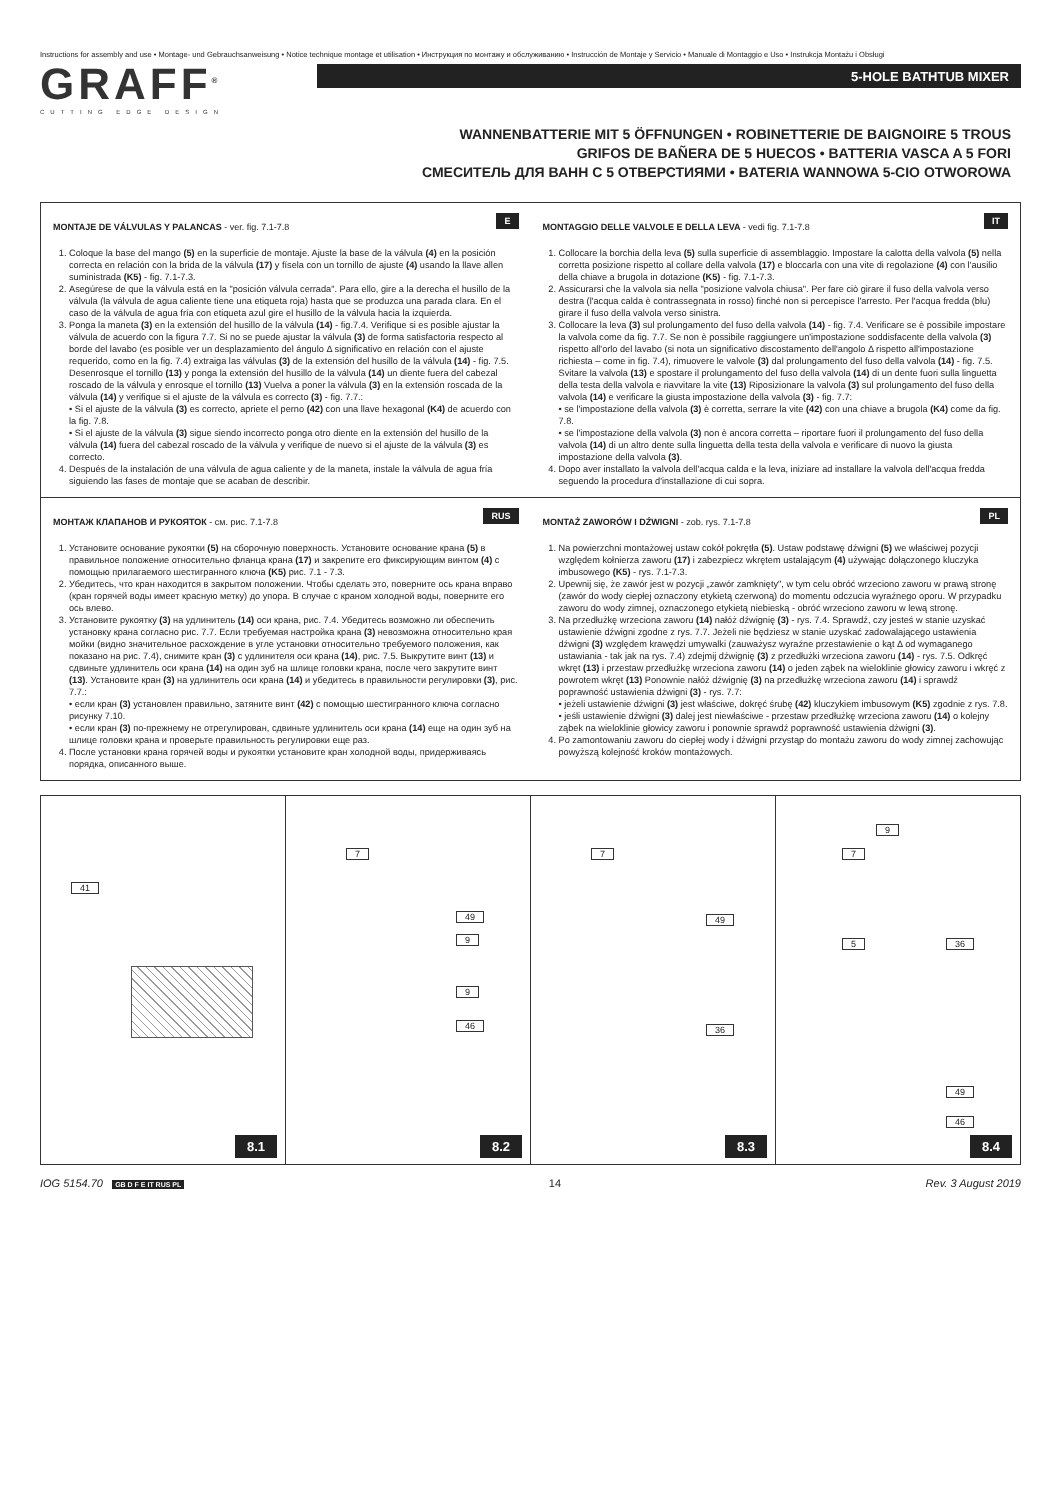Instructions for assembly and use • Montage- und Gebrauchsanweisung • Notice technique montage et utilisation • Инструкция по монтажу и обслуживанию • Instrucción de Montaje y Servicio • Manuale di Montaggio e Uso • Instrukcja Montażu i Obsługi
GRAFF<sup>®</sup>
CUTTING EDGE DESIGN
5-HOLE BATHTUB MIXER
WANNENBATTERIE MIT 5 ÖFFNUNGEN • ROBINETTERIE DE BAIGNOIRE 5 TROUS
GRIFOS DE BAÑERA DE 5 HUECOS • BATTERIA VASCA A 5 FORI
СМЕСИТЕЛЬ ДЛЯ ВАНН С 5 ОТВЕРСТИЯМИ • BATERIA WANNOWA 5-CIO OTWOROWA
E
MONTAJE DE VÁLVULAS Y PALANCAS - ver. fig. 7.1-7.8
1. Coloque la base del mango (5) en la superficie de montaje. Ajuste la base de la válvula (4) en la posición correcta en relación con la brida de la válvula (17) y físela con un tornillo de ajuste (4) usando la llave allen suministrada (K5) - fig. 7.1-7.3.
2. Asegúrese de que la válvula está en la "posición válvula cerrada". Para ello, gire a la derecha el husillo de la válvula (la válvula de agua caliente tiene una etiqueta roja) hasta que se produzca una parada clara. En el caso de la válvula de agua fría con etiqueta azul gire el husillo de la válvula hacia la izquierda.
3. Ponga la maneta (3) en la extensión del husillo de la válvula (14) - fig.7.4. Verifique si es posible ajustar la válvula de acuerdo con la figura 7.7. Si no se puede ajustar la válvula (3) de forma satisfactoria respecto al borde del lavabo (es posible ver un desplazamiento del ángulo Δ significativo en relación con el ajuste requerido, como en la fig. 7.4) extraiga las válvulas (3) de la extensión del husillo de la válvula (14) - fig. 7.5. Desenrosque el tornillo (13) y ponga la extensión del husillo de la válvula (14) un diente fuera del cabezal roscado de la válvula y enrosque el tornillo (13) Vuelva a poner la válvula (3) en la extensión roscada de la válvula (14) y verifique si el ajuste de la válvula es correcto (3) - fig. 7.7.:
• Si el ajuste de la válvula (3) es correcto, apriete el perno (42) con una llave hexagonal (K4) de acuerdo con la fig. 7.8.
• Si el ajuste de la válvula (3) sigue siendo incorrecto ponga otro diente en la extensión del husillo de la válvula (14) fuera del cabezal roscado de la válvula y verifique de nuevo si el ajuste de la válvula (3) es correcto.
4. Después de la instalación de una válvula de agua caliente y de la maneta, instale la válvula de agua fría siguiendo las fases de montaje que se acaban de describir.
IT
MONTAGGIO DELLE VALVOLE E DELLA LEVA - vedi fig. 7.1-7.8
1. Collocare la borchia della leva (5) sulla superficie di assemblaggio. Impostare la calotta della valvola (5) nella corretta posizione rispetto al collare della valvola (17) e bloccarla con una vite di regolazione (4) con l'ausilio della chiave a brugola in dotazione (K5) - fig. 7.1-7.3.
2. Assicurarsi che la valvola sia nella "posizione valvola chiusa". Per fare ciò girare il fuso della valvola verso destra (l'acqua calda è contrassegnata in rosso) finché non si percepisce l'arresto. Per l'acqua fredda (blu) girare il fuso della valvola verso sinistra.
3. Collocare la leva (3) sul prolungamento del fuso della valvola (14) - fig. 7.4. Verificare se è possibile impostare la valvola come da fig. 7.7. Se non è possibile raggiungere un'impostazione soddisfacente della valvola (3) rispetto all'orlo del lavabo (si nota un significativo discostamento dell'angolo Δ rispetto all'impostazione richiesta – come in fig. 7.4), rimuovere le valvole (3) dal prolungamento del fuso della valvola (14) - fig. 7.5. Svitare la valvola (13) e spostare il prolungamento del fuso della valvola (14) di un dente fuori sulla linguetta della testa della valvola e riavvitare la vite (13) Riposizionare la valvola (3) sul prolungamento del fuso della valvola (14) e verificare la giusta impostazione della valvola (3) - fig. 7.7:
• se l'impostazione della valvola (3) è corretta, serrare la vite (42) con una chiave a brugola (K4) come da fig. 7.8.
• se l'impostazione della valvola (3) non è ancora corretta – riportare fuori il prolungamento del fuso della valvola (14) di un altro dente sulla linguetta della testa della valvola e verificare di nuovo la giusta impostazione della valvola (3).
4. Dopo aver installato la valvola dell'acqua calda e la leva, iniziare ad installare la valvola dell'acqua fredda seguendo la procedura d'installazione di cui sopra.
RUS
МОНТАЖ КЛАПАНОВ И РУКОЯТОК - см. рис. 7.1-7.8
1. Установите основание рукоятки (5) на сборочную поверхность. Установите основание крана (5) в правильное положение относительно фланца крана (17) и закрепите его фиксирующим винтом (4) с помощью прилагаемого шестигранного ключа (K5) рис. 7.1 - 7.3.
2. Убедитесь, что кран находится в закрытом положении. Чтобы сделать это, поверните ось крана вправо (кран горячей воды имеет красную метку) до упора. В случае с краном холодной воды, поверните его ось влево.
3. Установите рукоятку (3) на удлинитель (14) оси крана, рис. 7.4. Убедитесь возможно ли обеспечить установку крана согласно рис. 7.7. Если требуемая настройка крана (3) невозможна относительно края мойки (видно значительное расхождение в угле установки относительно требуемого положения, как показано на рис. 7.4), снимите кран (3) с удлинителя оси крана (14), рис. 7.5. Выкрутите винт (13) и сдвиньте удлинитель оси крана (14) на один зуб на шлице головки крана, после чего закрутите винт (13). Установите кран (3) на удлинитель оси крана (14) и убедитесь в правильности регулировки (3), рис. 7.7.:
• если кран (3) установлен правильно, затяните винт (42) с помощью шестигранного ключа согласно рисунку 7.10.
• если кран (3) по-прежнему не отрегулирован, сдвиньте удлинитель оси крана (14) еще на один зуб на шлице головки крана и проверьте правильность регулировки еще раз.
4. После установки крана горячей воды и рукоятки установите кран холодной воды, придерживаясь порядка, описанного выше.
PL
MONTAŻ ZAWORÓW I DŹWIGNI - zob. rys. 7.1-7.8
1. Na powierzchni montażowej ustaw cokół pokrętła (5). Ustaw podstawę dźwigni (5) we właściwej pozycji względem kołnierza zaworu (17) i zabezpiecz wkrętem ustalającym (4) używając dołączonego kluczyka imbusowego (K5) - rys. 7.1-7.3.
2. Upewnij się, że zawór jest w pozycji „zawór zamknięty", w tym celu obróć wrzeciono zaworu w prawą stronę (zawór do wody ciepłej oznaczony etykietą czerwoną) do momentu odczucia wyraźnego oporu. W przypadku zaworu do wody zimnej, oznaczonego etykietą niebieską - obróć wrzeciono zaworu w lewą stronę.
3. Na przedłużkę wrzeciona zaworu (14) nałóż dźwignię (3) - rys. 7.4. Sprawdź, czy jesteś w stanie uzyskać ustawienie dźwigni zgodne z rys. 7.7. Jeżeli nie będziesz w stanie uzyskać zadowalającego ustawienia dźwigni (3) względem krawędzi umywalki (zauważysz wyraźne przestawienie o kąt Δ od wymaganego ustawiania - tak jak na rys. 7.4) zdejmij dźwignię (3) z przedłużki wrzeciona zaworu (14) - rys. 7.5. Odkręć wkręt (13) i przestaw przedłużkę wrzeciona zaworu (14) o jeden ząbek na wieloklinie głowicy zaworu i wkręć z powrotem wkręt (13) Ponownie nałóż dźwignię (3) na przedłużkę wrzeciona zaworu (14) i sprawdź poprawność ustawienia dźwigni (3) - rys. 7.7:
• jeżeli ustawienie dźwigni (3) jest właściwe, dokręć śrubę (42) kluczykiem imbusowym (K5) zgodnie z rys. 7.8.
• jeśli ustawienie dźwigni (3) dalej jest niewłaściwe - przestaw przedłużkę wrzeciona zaworu (14) o kolejny ząbek na wieloklinie głowicy zaworu i ponownie sprawdź poprawność ustawienia dźwigni (3).
4. Po zamontowaniu zaworu do ciepłej wody i dźwigni przystąp do montażu zaworu do wody zimnej zachowując powyższą kolejność kroków montażowych.
41
8.1
7
49
9
9
46
8.2
7
49
36
8.3
9
7
5 36
49
46
8.4
IOG 5154.70 GB D F E IT RUS PL 14 Rev. 3 August 2019